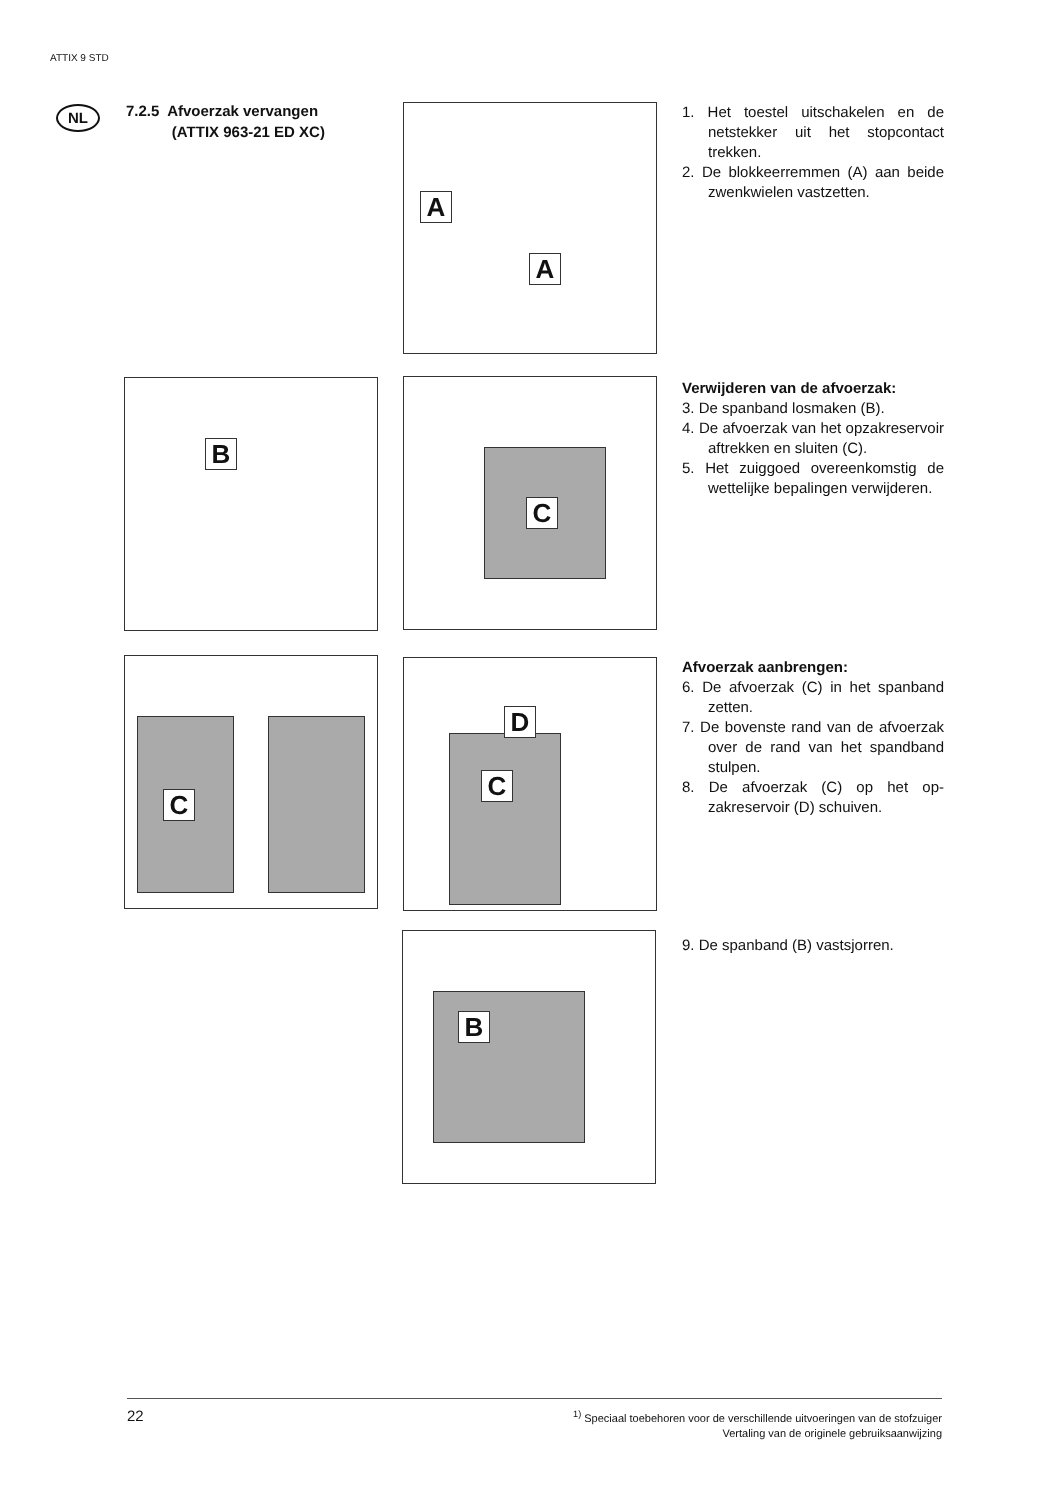ATTIX 9 STD
NL
7.2.5 Afvoerzak vervangen
(ATTIX 963-21 ED XC)
A
A
1. Het toestel uitschakelen en de netstekker uit het stop­contact trekken.
2. De blokkeerremmen (A) aan beide zwenkwielen vastzet­ten.
B C
Verwijderen van de afvoerzak:
3. De spanband losmaken (B).
4. De afvoerzak van het op­zakreservoir aftrekken en sluiten (C).
5. Het zuiggoed overeenkom­stig de wettelijke bepalingen verwijderen.
C
D
C
Afvoerzak aanbrengen:
6. De afvoerzak (C) in het span­band zetten.
7. De bovenste rand van de af­voerzak over de rand van het spandband stulpen.
8. De afvoerzak (C) op het op­zakreservoir (D) schuiven.
B
9. De spanband (B) vastsjor­ren.
22
<sup>1)</sup> Speciaal toebehoren voor de verschillende uitvoeringen van de stofzuiger
Vertaling van de originele gebruiksaanwijzing